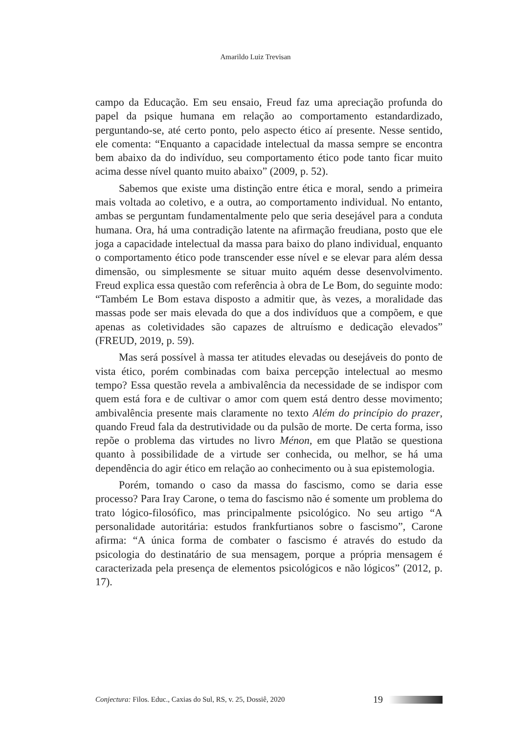Amarildo Luiz Trevisan
campo da Educação. Em seu ensaio, Freud faz uma apreciação profunda do papel da psique humana em relação ao comportamento estandardizado, perguntando-se, até certo ponto, pelo aspecto ético aí presente. Nesse sentido, ele comenta: “Enquanto a capacidade intelectual da massa sempre se encontra bem abaixo da do indivíduo, seu comportamento ético pode tanto ficar muito acima desse nível quanto muito abaixo” (2009, p. 52).
Sabemos que existe uma distinção entre ética e moral, sendo a primeira mais voltada ao coletivo, e a outra, ao comportamento individual. No entanto, ambas se perguntam fundamentalmente pelo que seria desejável para a conduta humana. Ora, há uma contradição latente na afirmação freudiana, posto que ele joga a capacidade intelectual da massa para baixo do plano individual, enquanto o comportamento ético pode transcender esse nível e se elevar para além dessa dimensão, ou simplesmente se situar muito aquém desse desenvolvimento. Freud explica essa questão com referência à obra de Le Bom, do seguinte modo: “Também Le Bom estava disposto a admitir que, às vezes, a moralidade das massas pode ser mais elevada do que a dos indivíduos que a compõem, e que apenas as coletividades são capazes de altruísmo e dedicação elevados” (FREUD, 2019, p. 59).
Mas será possível à massa ter atitudes elevadas ou desejáveis do ponto de vista ético, porém combinadas com baixa percepção intelectual ao mesmo tempo? Essa questão revela a ambivalência da necessidade de se indispor com quem está fora e de cultivar o amor com quem está dentro desse movimento; ambivalência presente mais claramente no texto Além do princípio do prazer, quando Freud fala da destrutividade ou da pulsão de morte. De certa forma, isso repõe o problema das virtudes no livro Ménon, em que Platão se questiona quanto à possibilidade de a virtude ser conhecida, ou melhor, se há uma dependência do agir ético em relação ao conhecimento ou à sua epistemologia.
Porém, tomando o caso da massa do fascismo, como se daria esse processo? Para Iray Carone, o tema do fascismo não é somente um problema do trato lógico-filosófico, mas principalmente psicológico. No seu artigo “A personalidade autoritária: estudos frankfurtianos sobre o fascismo”, Carone afirma: “A única forma de combater o fascismo é através do estudo da psicologia do destinatário de sua mensagem, porque a própria mensagem é caracterizada pela presença de elementos psicológicos e não lógicos” (2012, p. 17).
Conjectura: Filos. Educ., Caxias do Sul, RS, v. 25, Dossiê, 2020 19